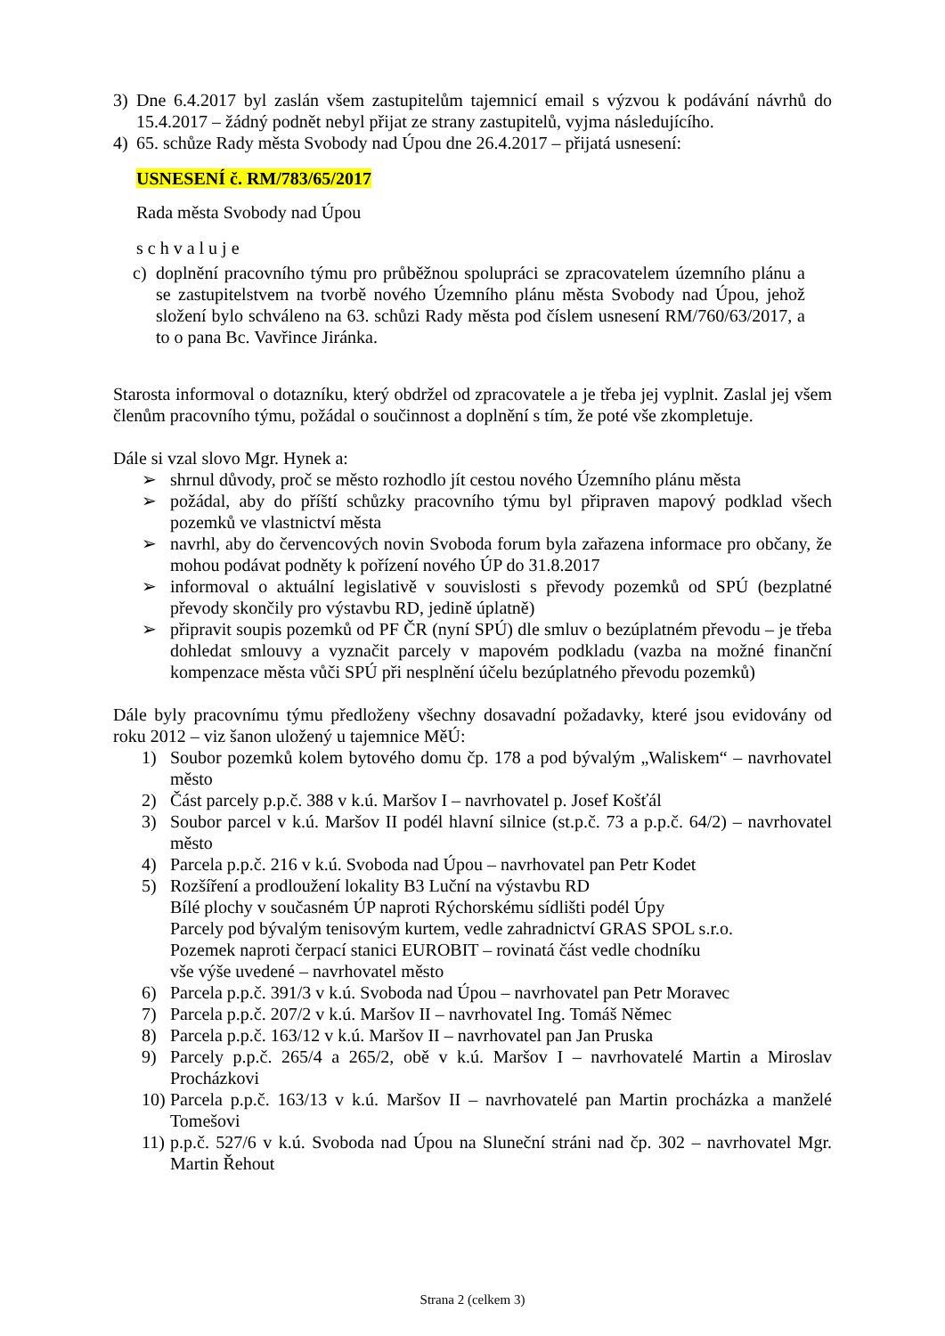3) Dne 6.4.2017 byl zaslán všem zastupitelům tajemnicí email s výzvou k podávání návrhů do 15.4.2017 – žádný podnět nebyl přijat ze strany zastupitelů, vyjma následujícího.
4) 65. schůze Rady města Svobody nad Úpou dne 26.4.2017 – přijatá usnesení:
USNESENÍ č. RM/783/65/2017
Rada města Svobody nad Úpou
s c h v a l u j e
c) doplnění pracovního týmu pro průběžnou spolupráci se zpracovatelem územního plánu a se zastupitelstvem na tvorbě nového Územního plánu města Svobody nad Úpou, jehož složení bylo schváleno na 63. schůzi Rady města pod číslem usnesení RM/760/63/2017, a to o pana Bc. Vavřince Jiránka.
Starosta informoval o dotazníku, který obdržel od zpracovatele a je třeba jej vyplnit. Zaslal jej všem členům pracovního týmu, požádal o součinnost a doplnění s tím, že poté vše zkompletuje.
Dále si vzal slovo Mgr. Hynek a:
➢ shrnul důvody, proč se město rozhodlo jít cestou nového Územního plánu města
➢ požádal, aby do příští schůzky pracovního týmu byl připraven mapový podklad všech pozemků ve vlastnictví města
➢ navrhl, aby do červencových novin Svoboda forum byla zařazena informace pro občany, že mohou podávat podněty k pořízení nového ÚP do 31.8.2017
➢ informoval o aktuální legislativě v souvislosti s převody pozemků od SPÚ (bezplatné převody skončily pro výstavbu RD, jedině úplatně)
➢ připravit soupis pozemků od PF ČR (nyní SPÚ) dle smluv o bezúplatném převodu – je třeba dohledat smlouvy a vyznačit parcely v mapovém podkladu (vazba na možné finanční kompenzace města vůči SPÚ při nesplnění účelu bezúplatného převodu pozemků)
Dále byly pracovnímu týmu předloženy všechny dosavadní požadavky, které jsou evidovány od roku 2012 – viz šanon uložený u tajemnice MěÚ:
1) Soubor pozemků kolem bytového domu čp. 178 a pod bývalým „Waliskem“ – navrhovatel město
2) Část parcely p.p.č. 388 v k.ú. Maršov I – navrhovatel p. Josef Košťál
3) Soubor parcel v k.ú. Maršov II podél hlavní silnice (st.p.č. 73 a p.p.č. 64/2) – navrhovatel město
4) Parcela p.p.č. 216 v k.ú. Svoboda nad Úpou – navrhovatel pan Petr Kodet
5) Rozšíření a prodloužení lokality B3 Luční na výstavbu RD
Bílé plochy v současném ÚP naproti Rýchorskému sídlišti podél Úpy
Parcely pod bývalým tenisovým kurtem, vedle zahradnictví GRAS SPOL s.r.o.
Pozemek naproti čerpací stanici EUROBIT – rovinatá část vedle chodníku
vše výše uvedené – navrhovatel město
6) Parcela p.p.č. 391/3 v k.ú. Svoboda nad Úpou – navrhovatel pan Petr Moravec
7) Parcela p.p.č. 207/2 v k.ú. Maršov II – navrhovatel Ing. Tomáš Němec
8) Parcela p.p.č. 163/12 v k.ú. Maršov II – navrhovatel pan Jan Pruska
9) Parcely p.p.č. 265/4 a 265/2, obě v k.ú. Maršov I – navrhovatelé Martin a Miroslav Procházkovi
10) Parcela p.p.č. 163/13 v k.ú. Maršov II – navrhovatelé pan Martin procházka a manželé Tomešovi
11) p.p.č. 527/6 v k.ú. Svoboda nad Úpou na Sluneční stráni nad čp. 302 – navrhovatel Mgr. Martin Řehout
Strana 2 (celkem 3)